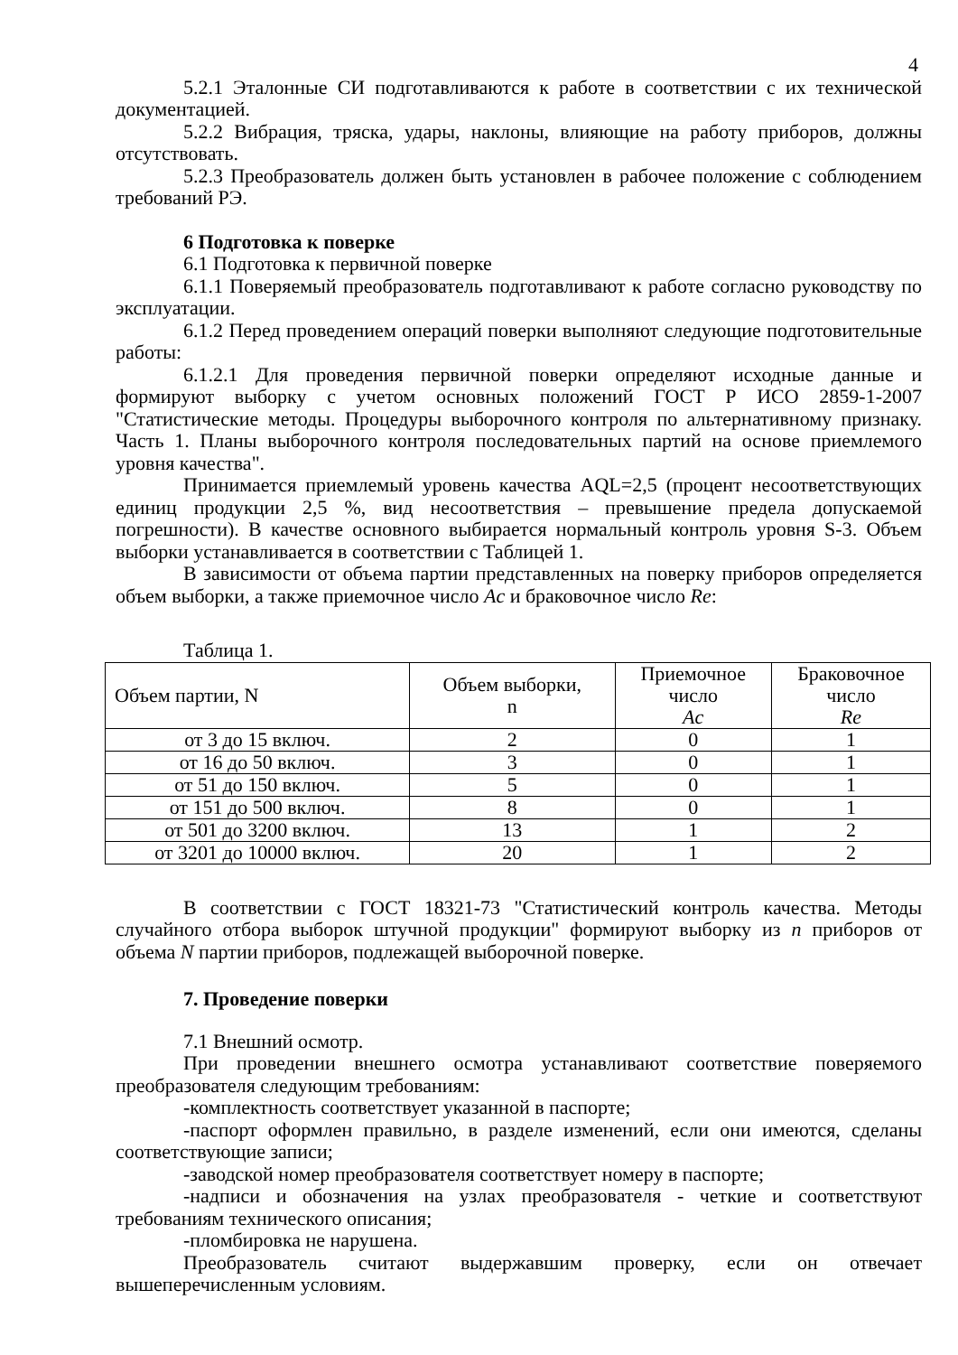4
5.2.1 Эталонные СИ подготавливаются к работе в соответствии с их технической документацией.
5.2.2 Вибрация, тряска, удары, наклоны, влияющие на работу приборов, должны отсутствовать.
5.2.3 Преобразователь должен быть установлен в рабочее положение с соблюдением требований РЭ.
6 Подготовка к поверке
6.1 Подготовка к первичной поверке
6.1.1 Поверяемый преобразователь подготавливают к работе согласно руководству по эксплуатации.
6.1.2 Перед проведением операций поверки выполняют следующие подготовительные работы:
6.1.2.1 Для проведения первичной поверки определяют исходные данные и формируют выборку с учетом основных положений ГОСТ Р ИСО 2859-1-2007 "Статистические методы. Процедуры выборочного контроля по альтернативному признаку. Часть 1. Планы выборочного контроля последовательных партий на основе приемлемого уровня качества".
Принимается приемлемый уровень качества AQL=2,5 (процент несоответствующих единиц продукции 2,5 %, вид несоответствия – превышение предела допускаемой погрешности). В качестве основного выбирается нормальный контроль уровня S-3. Объем выборки устанавливается в соответствии с Таблицей 1.
В зависимости от объема партии представленных на поверку приборов определяется объем выборки, а также приемочное число Ac и браковочное число Re:
Таблица 1.
| Объем партии, N | Объем выборки, n | Приемочное число Ac | Браковочное число Re |
| --- | --- | --- | --- |
| от 3 до 15 включ. | 2 | 0 | 1 |
| от 16 до 50 включ. | 3 | 0 | 1 |
| от 51 до 150 включ. | 5 | 0 | 1 |
| от 151 до 500 включ. | 8 | 0 | 1 |
| от 501 до 3200 включ. | 13 | 1 | 2 |
| от 3201 до 10000 включ. | 20 | 1 | 2 |
В соответствии с ГОСТ 18321-73 "Статистический контроль качества. Методы случайного отбора выборок штучной продукции" формируют выборку из n приборов от объема N партии приборов, подлежащей выборочной поверке.
7. Проведение поверки
7.1 Внешний осмотр.
При проведении внешнего осмотра устанавливают соответствие поверяемого преобразователя следующим требованиям:
-комплектность соответствует указанной в паспорте;
-паспорт оформлен правильно, в разделе изменений, если они имеются, сделаны соответствующие записи;
-заводской номер преобразователя соответствует номеру в паспорте;
-надписи и обозначения на узлах преобразователя - четкие и соответствуют требованиям технического описания;
-пломбировка не нарушена.
Преобразователь считают выдержавшим проверку, если он отвечает вышеперечисленным условиям.